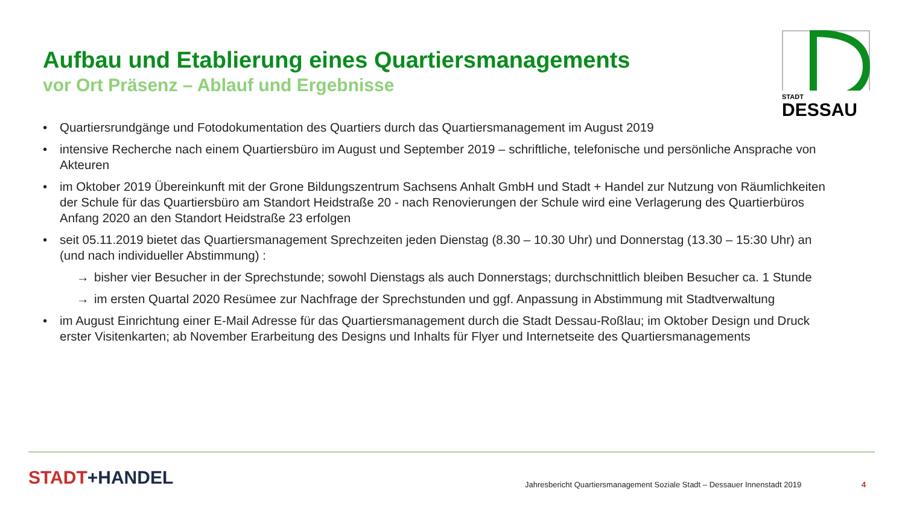Aufbau und Etablierung eines Quartiersmanagements
vor Ort Präsenz – Ablauf und Ergebnisse
STADT
DESSAU
• Quartiersrundgänge und Fotodokumentation des Quartiers durch das Quartiersmanagement im August 2019
• intensive Recherche nach einem Quartiersbüro im August und September 2019 – schriftliche, telefonische und persönliche Ansprache von Akteuren
• im Oktober 2019 Übereinkunft mit der Grone Bildungszentrum Sachsens Anhalt GmbH und Stadt + Handel zur Nutzung von Räumlichkeiten der Schule für das Quartiersbüro am Standort Heidstraße 20 - nach Renovierungen der Schule wird eine Verlagerung des Quartierbüros Anfang 2020 an den Standort Heidstraße 23 erfolgen
• seit 05.11.2019 bietet das Quartiersmanagement Sprechzeiten jeden Dienstag (8.30 – 10.30 Uhr) und Donnerstag (13.30 – 15:30 Uhr) an (und nach individueller Abstimmung) :
→ bisher vier Besucher in der Sprechstunde; sowohl Dienstags als auch Donnerstags; durchschnittlich bleiben Besucher ca. 1 Stunde
→ im ersten Quartal 2020 Resümee zur Nachfrage der Sprechstunden und ggf. Anpassung in Abstimmung mit Stadtverwaltung
• im August Einrichtung einer E-Mail Adresse für das Quartiersmanagement durch die Stadt Dessau-Roßlau; im Oktober Design und Druck erster Visitenkarten; ab November Erarbeitung des Designs und Inhalts für Flyer und Internetseite des Quartiersmanagements
STADT+HANDEL
Jahresbericht Quartiersmanagement Soziale Stadt – Dessauer Innenstadt 2019
4